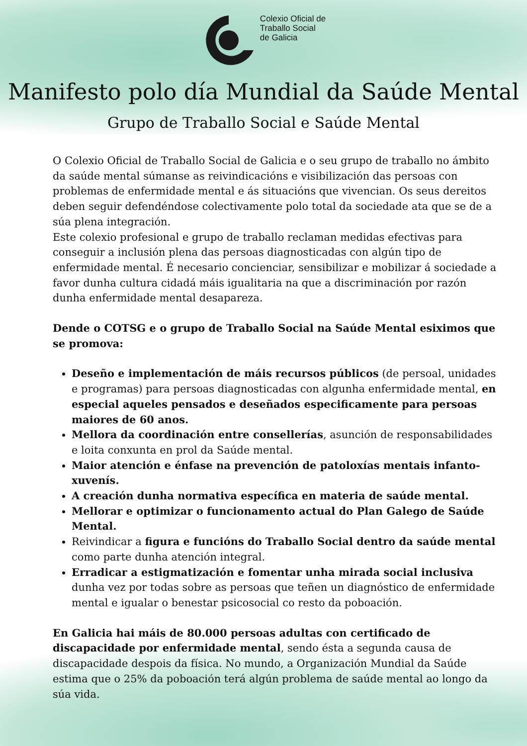Colexio Oficial de
Traballo Social
de Galicia
Manifesto polo día Mundial da Saúde Mental
Grupo de Traballo Social e Saúde Mental
O Colexio Oficial de Traballo Social de Galicia e o seu grupo de traballo no ámbito da saúde mental súmanse as reivindicacións e visibilización das persoas con problemas de enfermidade mental e ás situacións que vivencian. Os seus dereitos deben seguir defendéndose colectivamente polo total da sociedade ata que se de a súa plena integración.
Este colexio profesional e grupo de traballo reclaman medidas efectivas para conseguir a inclusión plena das persoas diagnosticadas con algún tipo de enfermidade mental. É necesario concienciar, sensibilizar e mobilizar á sociedade a favor dunha cultura cidadá máis igualitaria na que a discriminación por razón dunha enfermidade mental desapareza.
Dende o COTSG e o grupo de Traballo Social na Saúde Mental esiximos que se promova:
Deseño e implementación de máis recursos públicos (de persoal, unidades e programas) para persoas diagnosticadas con algunha enfermidade mental, en especial aqueles pensados e deseñados especificamente para persoas maiores de 60 anos.
Mellora da coordinación entre conseller­ías, asunción de responsabilidades e loita conxunta en prol da Saúde mental.
Maior atención e énfase na prevención de patoloxías mentais infanto-xuvenís.
A creación dunha normativa específica en materia de saúde mental.
Mellorar e optimizar o funcionamento actual do Plan Galego de Saúde Mental.
Reivindicar a figura e funcións do Traballo Social dentro da saúde mental como parte dunha atención integral.
Erradicar a estigmatización e fomentar unha mirada social inclusiva dunha vez por todas sobre as persoas que teñen un diagnóstico de enfermidade mental e igualar o benestar psicosocial co resto da poboación.
En Galicia hai máis de 80.000 persoas adultas con certificado de discapacidade por enfermidade mental, sendo ésta a segunda causa de discapacidade despois da física. No mundo, a Organización Mundial da Saúde estima que o 25% da poboación terá algún problema de saúde mental ao longo da súa vida.